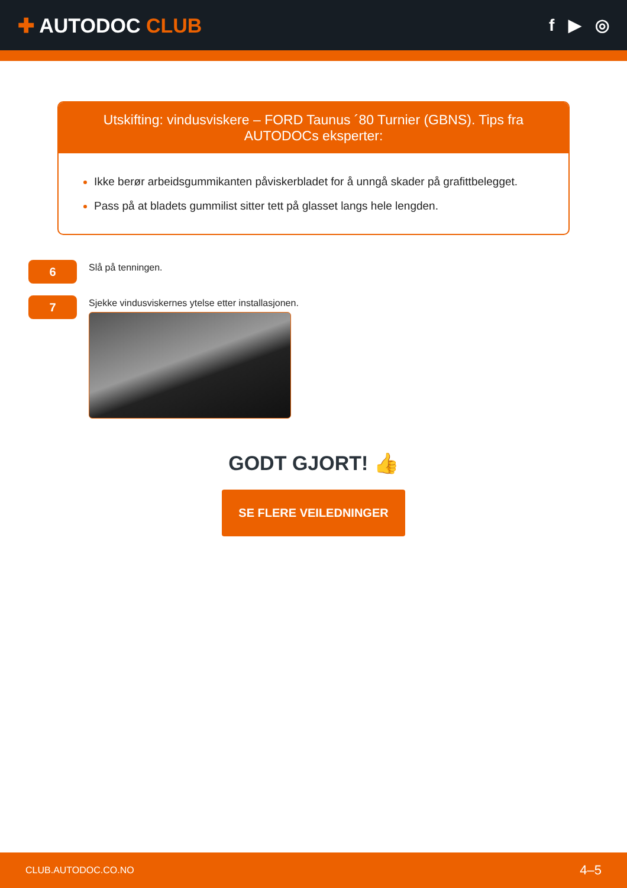✚ AUTODOC CLUB
f ▶ ◎
Utskifting: vindusviskere – FORD Taunus ´80 Turnier (GBNS). Tips fra AUTODOCs eksperter:
Ikke berør arbeidsgummikanten påviskerbladet for å unngå skader på grafittbelegget.
Pass på at bladets gummilist sitter tett på glasset langs hele lengden.
6
Slå på tenningen.
7
Sjekke vindusviskernes ytelse etter installasjonen.
GODT GJORT! 👍
SE FLERE VEILEDNINGER
CLUB.AUTODOC.CO.NO 4–5